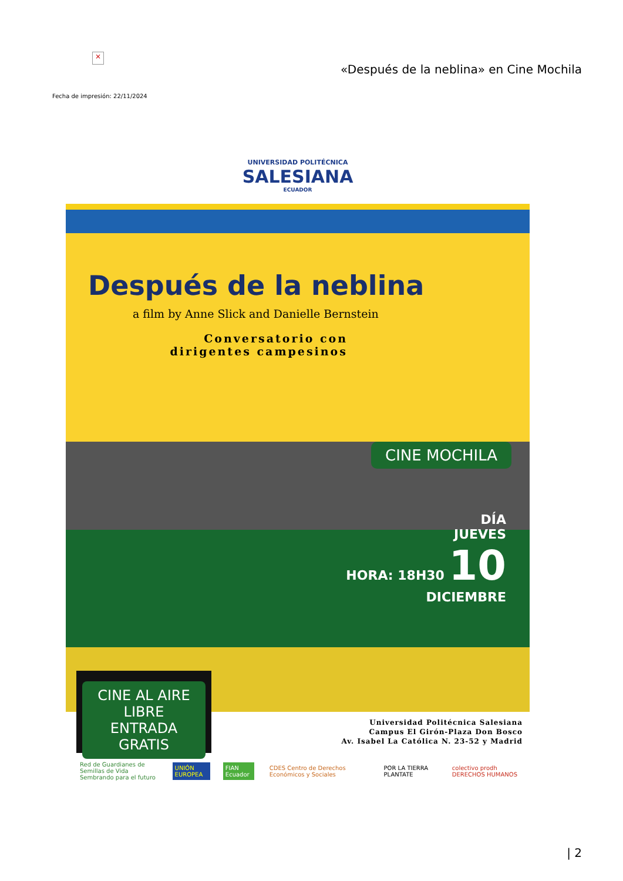×
«Después de la neblina» en Cine Mochila
Fecha de impresión: 22/11/2024
UNIVERSIDAD POLITÉCNICA
SALESIANA
ECUADOR
Después de la neblina
a film by Anne Slick and Danielle Bernstein
Conversatorio con
dirigentes campesinos
CINE MOCHILA
DÍA
JUEVES
HORA: 18H30 10
DICIEMBRE
CINE AL AIRE LIBRE
ENTRADA GRATIS
Universidad Politécnica Salesiana
Campus El Girón-Plaza Don Bosco
Av. Isabel La Católica N. 23-52 y Madrid
Red de Guardianes de Semillas de Vida
Sembrando para el futuro UNIÓN EUROPEA FIAN Ecuador CDES Centro de Derechos Económicos y Sociales POR LA TIERRA PLANTATE colectivo prodh DERECHOS HUMANOS
| 2